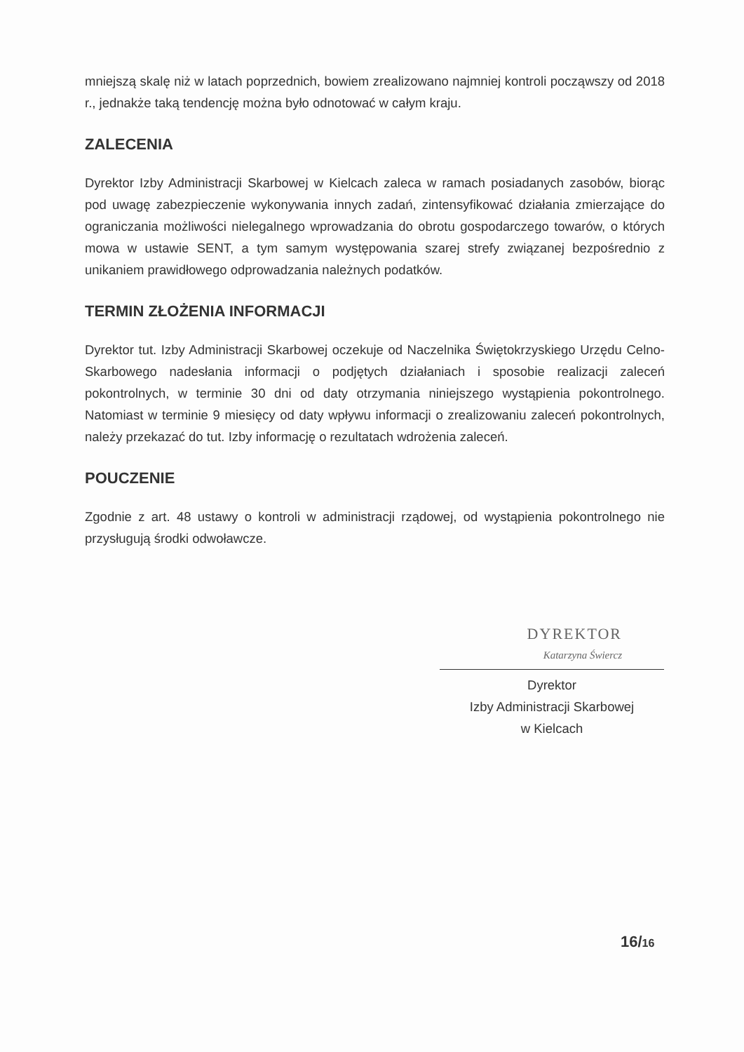mniejszą skalę niż w latach poprzednich, bowiem zrealizowano najmniej kontroli począwszy od 2018 r., jednakże taką tendencję można było odnotować w całym kraju.
ZALECENIA
Dyrektor Izby Administracji Skarbowej w Kielcach zaleca w ramach posiadanych zasobów, biorąc pod uwagę zabezpieczenie wykonywania innych zadań, zintensyfikować działania zmierzające do ograniczania możliwości nielegalnego wprowadzania do obrotu gospodarczego towarów, o których mowa w ustawie SENT, a tym samym występowania szarej strefy związanej bezpośrednio z unikaniem prawidłowego odprowadzania należnych podatków.
TERMIN ZŁOŻENIA INFORMACJI
Dyrektor tut. Izby Administracji Skarbowej oczekuje od Naczelnika Świętokrzyskiego Urzędu Celno-Skarbowego nadesłania informacji o podjętych działaniach i sposobie realizacji zaleceń pokontrolnych, w terminie 30 dni od daty otrzymania niniejszego wystąpienia pokontrolnego. Natomiast w terminie 9 miesięcy od daty wpływu informacji o zrealizowaniu zaleceń pokontrolnych, należy przekazać do tut. Izby informację o rezultatach wdrożenia zaleceń.
POUCZENIE
Zgodnie z art. 48 ustawy o kontroli w administracji rządowej, od wystąpienia pokontrolnego nie przysługują środki odwoławcze.
DYREKTOR
Katarzyna Świercz
Dyrektor
Izby Administracji Skarbowej
w Kielcach
16/16